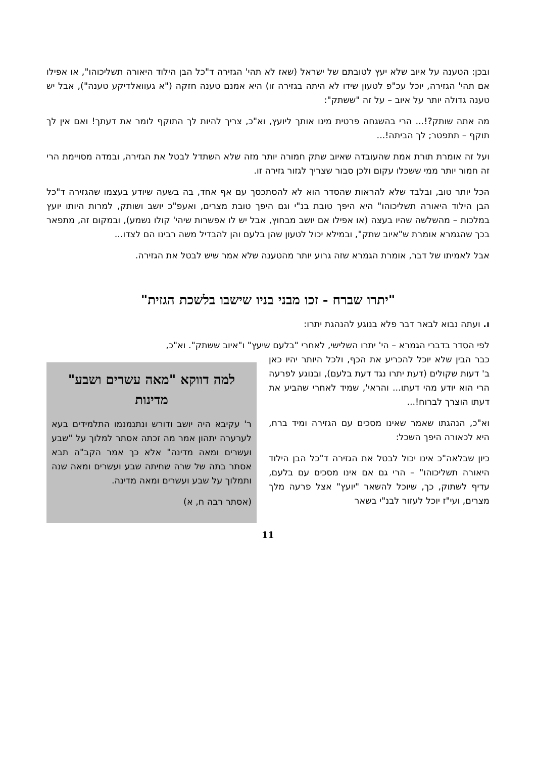ובכן: הטענה על איוב שלא יעץ לטובתם של ישראל (שאז לא תהי' הגזירה ד"כל הבן הילוד היאורה תשליכוהו", או אפילו אם תהי' הגזירה, יוכל עכ"פ לטעון שידו לא היתה בגזירה זו) היא אמנם טענה חזקה ("א געוואלדיקע טענה"), אבל יש טענה גדולה יותר על איוב – על זה "ששתק":
מה אתה שותק?!... הרי בהשגחה פרטית מינו אותך ליועץ, וא"כ, צריך להיות לך התוקף לומר את דעתך! ואם אין לך תוקף – תתפטר; לך הביתה!...
ועל זה אומרת תורת אמת שהעובדה שאיוב שתק חמורה יותר מזה שלא השתדל לבטל את הגזירה, ובמדה מסויימת הרי זה חמור יותר ממי ששכלו עקום ולכן סבור שצריך לגזור גזירה זו.
הכל יותר טוב, ובלבד שלא להראות שהסדר הוא לא להסתכסך עם אף אחד, בה בשעה שיודע בעצמו שהגזירה ד"כל הבן הילוד היאורה תשליכוהו" היא היפך טובת בנ"י וגם היפך טובת מצרים, ואעפ"כ יושב ושותק, למרות היותו יועץ במלכות – מהשלשה שהיו בעצה (או אפילו אם יושב מבחוץ, אבל יש לו אפשרות שיהי' קולו נשמע), ובמקום זה, מתפאר בכך שהגמרא אומרת ש"איוב שתק", ובמילא יכול לטעון שהן בלעם והן להבדיל משה רבינו הם לצדו...
אבל לאמיתו של דבר, אומרת הגמרא שזה גרוע יותר מהטענה שלא אמר שיש לבטל את הגזירה.
"יתרו שברח - זכו מבני בניו שישבו בלשכת הגזית"
ו. ועתה נבוא לבאר דבר פלא בנוגע להנהגת יתרו:
לפי הסדר בדברי הגמרא – הי' יתרו השלישי, לאחרי "בלעם שיעץ" ו"איוב ששתק". וא"כ,
כבר הבין שלא יוכל להכריע את הכף, ולכל היותר יהיו כאן ב' דעות שקולים (דעת יתרו נגד דעת בלעם), ובנוגע לפרעה הרי הוא יודע מהי דעתו... והראי', שמיד לאחרי שהביע את דעתו הוצרך לברוח!...
וא"כ, הנהגתו שאמר שאינו מסכים עם הגזירה ומיד ברח, היא לכאורה היפך השכל:
כיון שבלאה"כ אינו יכול לבטל את הגזירה ד"כל הבן הילוד היאורה תשליכוהו" – הרי גם אם אינו מסכים עם בלעם, עדיף לשתוק, כך, שיוכל להשאר "יועץ" אצל פרעה מלך מצרים, ועי"ז יוכל לעזור לבנ"י בשאר
למה דווקא "מאה עשרים ושבע" מדינות
ר' עקיבא היה יושב ודורש ונתנמנמו התלמידים בעא לערערה יתהון אמר מה זכתה אסתר למלוך על "שבע ועשרים ומאה מדינה" אלא כך אמר הקב"ה תבא אסתר בתה של שרה שחיתה שבע ועשרים ומאה שנה ותמלוך על שבע ועשרים ומאה מדינה.
(אסתר רבה ח, א)
11